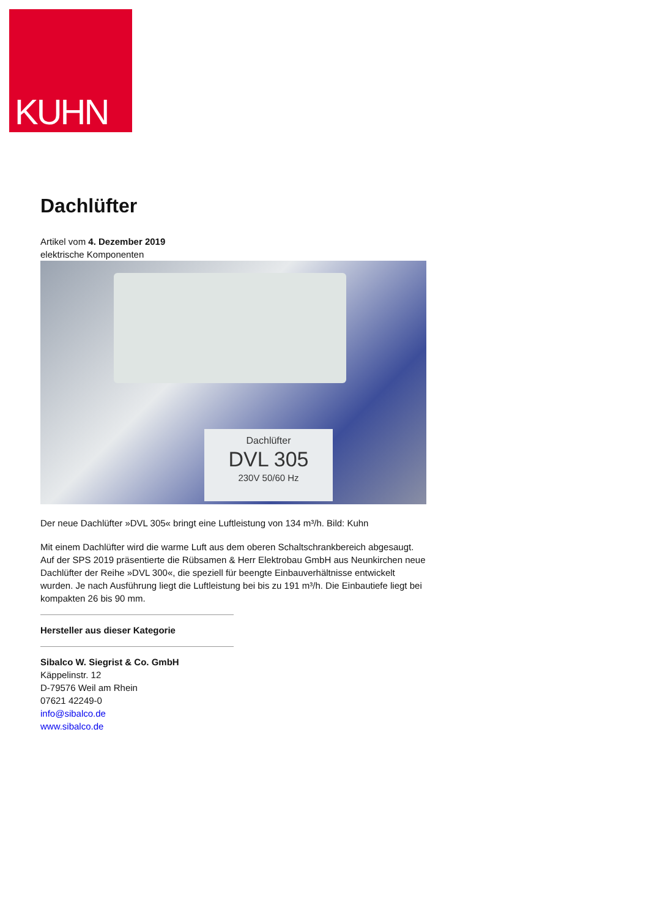KUHN
Dachlüfter
Artikel vom 4. Dezember 2019
elektrische Komponenten
Dachlüfter
DVL 305
230V 50/60 Hz
Der neue Dachlüfter »DVL 305« bringt eine Luftleistung von 134 m³/h. Bild: Kuhn
Mit einem Dachlüfter wird die warme Luft aus dem oberen Schaltschrankbereich abgesaugt. Auf der SPS 2019 präsentierte die Rübsamen & Herr Elektrobau GmbH aus Neunkirchen neue Dachlüfter der Reihe »DVL 300«, die speziell für beengte Einbauverhältnisse entwickelt wurden. Je nach Ausführung liegt die Luftleistung bei bis zu 191 m³/h. Die Einbautiefe liegt bei kompakten 26 bis 90 mm.
Hersteller aus dieser Kategorie
Sibalco W. Siegrist & Co. GmbH
Käppelinstr. 12
D-79576 Weil am Rhein
07621 42249-0
info@sibalco.de
www.sibalco.de